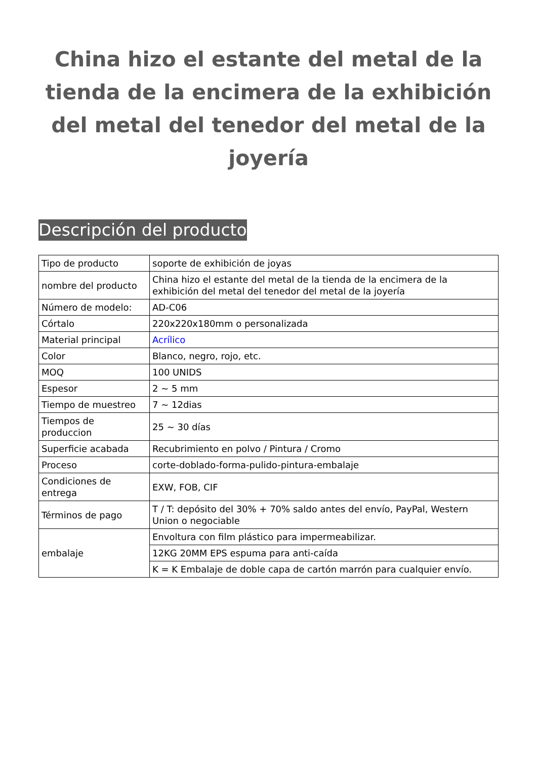China hizo el estante del metal de la tienda de la encimera de la exhibición del metal del tenedor del metal de la joyería
Descripción del producto
| Tipo de producto | soporte de exhibición de joyas |
| nombre del producto | China hizo el estante del metal de la tienda de la encimera de la exhibición del metal del tenedor del metal de la joyería |
| Número de modelo: | AD-C06 |
| Córtalo | 220x220x180mm o personalizada |
| Material principal | Acrílico |
| Color | Blanco, negro, rojo, etc. |
| MOQ | 100 UNIDS |
| Espesor | 2 ~ 5 mm |
| Tiempo de muestreo | 7 ~ 12dias |
| Tiempos de produccion | 25 ~ 30 días |
| Superficie acabada | Recubrimiento en polvo / Pintura / Cromo |
| Proceso | corte-doblado-forma-pulido-pintura-embalaje |
| Condiciones de entrega | EXW, FOB, CIF |
| Términos de pago | T / T: depósito del 30% + 70% saldo antes del envío, PayPal, Western Union o negociable |
| embalaje | Envoltura con film plástico para impermeabilizar. |
| | 12KG 20MM EPS espuma para anti-caída |
| | K = K Embalaje de doble capa de cartón marrón para cualquier envío. |